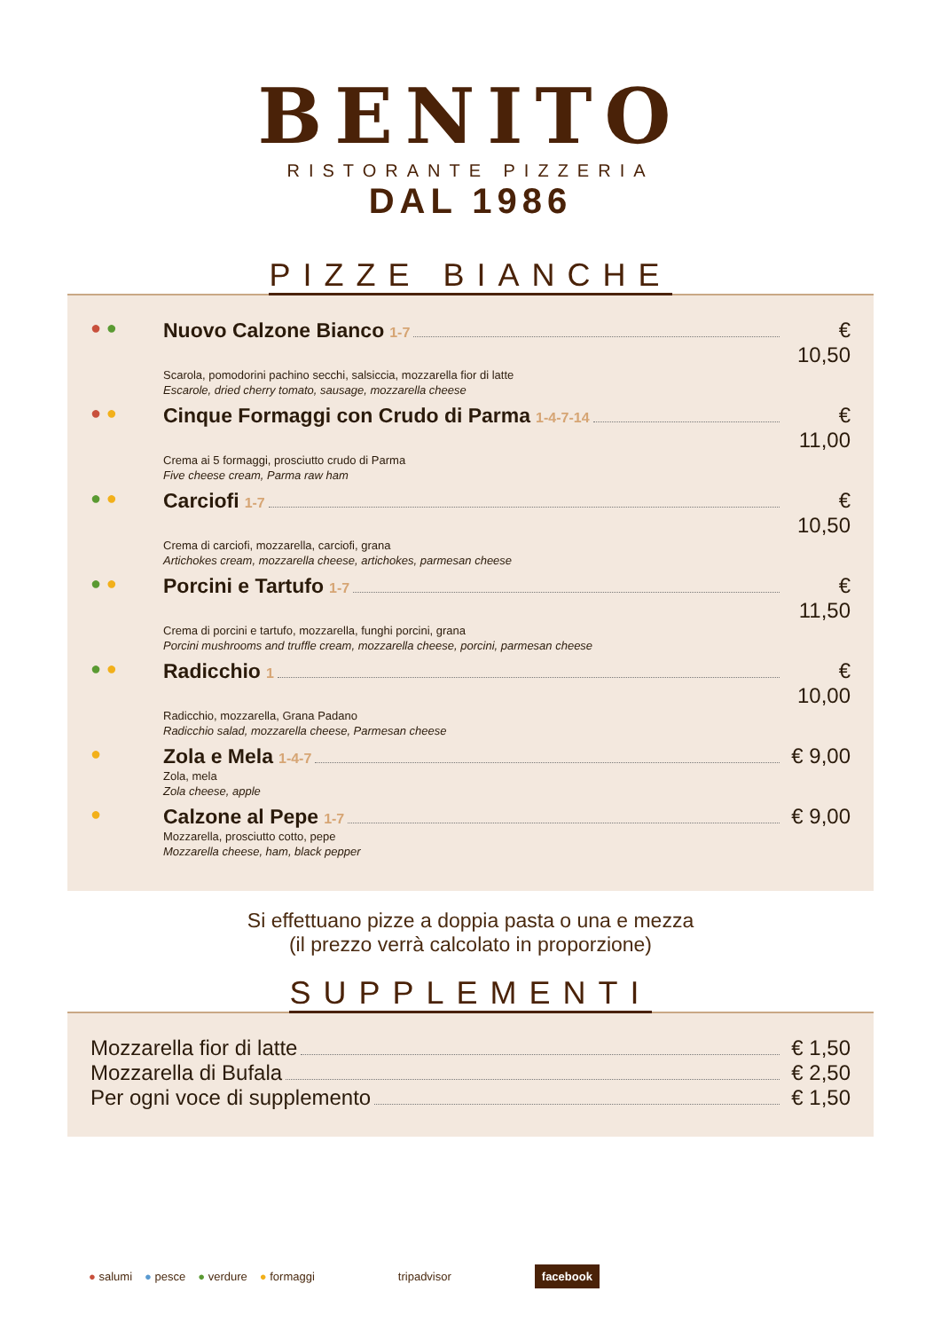BENITO
RISTORANTE PIZZERIA
DAL 1986
PIZZE BIANCHE
● ●
Nuovo Calzone Bianco 1-7 € 10,50
Scarola, pomodorini pachino secchi, salsiccia, mozzarella fior di latte
Escarole, dried cherry tomato, sausage, mozzarella cheese
● ●
Cinque Formaggi con Crudo di Parma 1-4-7-14 € 11,00
Crema ai 5 formaggi, prosciutto crudo di Parma
Five cheese cream, Parma raw ham
● ●
Carciofi 1-7 € 10,50
Crema di carciofi, mozzarella, carciofi, grana
Artichokes cream, mozzarella cheese, artichokes, parmesan cheese
● ●
Porcini e Tartufo 1-7 € 11,50
Crema di porcini e tartufo, mozzarella, funghi porcini, grana
Porcini mushrooms and truffle cream, mozzarella cheese, porcini, parmesan cheese
● ●
Radicchio 1 € 10,00
Radicchio, mozzarella, Grana Padano
Radicchio salad, mozzarella cheese, Parmesan cheese
●
Zola e Mela 1-4-7 € 9,00
Zola, mela
Zola cheese, apple
●
Calzone al Pepe 1-7 € 9,00
Mozzarella, prosciutto cotto, pepe
Mozzarella cheese, ham, black pepper
Si effettuano pizze a doppia pasta o una e mezza
(il prezzo verrà calcolato in proporzione)
SUPPLEMENTI
Mozzarella fior di latte € 1,50
Mozzarella di Bufala € 2,50
Per ogni voce di supplemento € 1,50
● salumi ● pesce ● verdure ● formaggi tripadvisor facebook